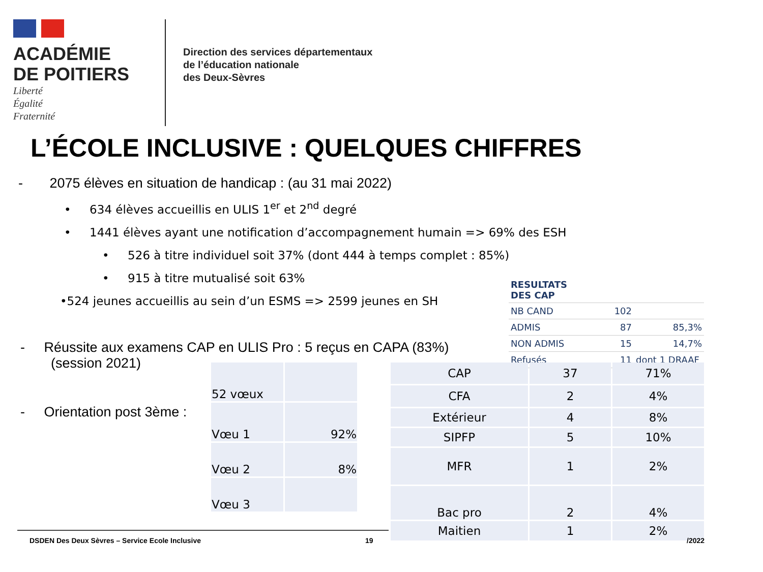ACADÉMIE
DE POITIERS
Liberté
Égalité
Fraternité
Direction des services départementaux
de l’éducation nationale
des Deux-Sèvres
L’ÉCOLE INCLUSIVE : QUELQUES CHIFFRES
- 2075 élèves en situation de handicap : (au 31 mai 2022)
• 634 élèves accueillis en ULIS 1<sup>er</sup> et 2<sup>nd</sup> degré
• 1441 élèves ayant une notification d’accompagnement humain => 69% des ESH
• 526 à titre individuel soit 37% (dont 444 à temps complet : 85%)
• 915 à titre mutualisé soit 63%
•524 jeunes accueillis au sein d’un ESMS => 2599 jeunes en SH
- Réussite aux examens CAP en ULIS Pro : 5 reçus en CAPA (83%)
(session 2021)
- Orientation post 3ème :
| RESULTATS DES CAP | | |
| NB CAND | 102 | |
| ADMIS | 87 | 85,3% |
| NON ADMIS | 15 | 14,7% |
| Refusés | 11 | dont 1 DRAAF |
| 52 vœux | |
| Vœu 1 | 92% |
| Vœu 2 | 8% |
| Vœu 3 | |
| CAP | 37 | 71% |
| CFA | 2 | 4% |
| Extérieur | 4 | 8% |
| SIPFP | 5 | 10% |
| MFR | 1 | 2% |
| Bac pro | 2 | 4% |
| Maitien | 1 | 2% |
DSDEN Des Deux Sèvres – Service Ecole Inclusive
19 /2022